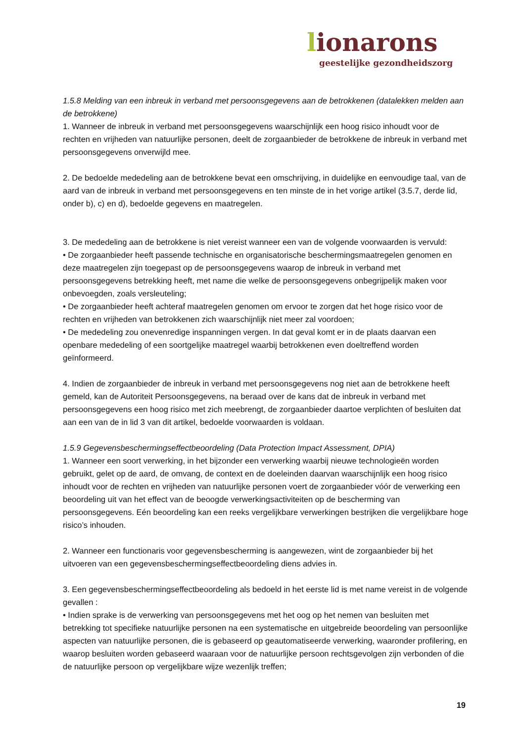lionarons
geestelijke gezondheidszorg
1.5.8 Melding van een inbreuk in verband met persoonsgegevens aan de betrokkenen (datalekken melden aan de betrokkene)
1. Wanneer de inbreuk in verband met persoonsgegevens waarschijnlijk een hoog risico inhoudt voor de rechten en vrijheden van natuurlijke personen, deelt de zorgaanbieder de betrokkene de inbreuk in verband met persoonsgegevens onverwijld mee.
2. De bedoelde mededeling aan de betrokkene bevat een omschrijving, in duidelijke en eenvoudige taal, van de aard van de inbreuk in verband met persoonsgegevens en ten minste de in het vorige artikel (3.5.7, derde lid, onder b), c) en d), bedoelde gegevens en maatregelen.
3. De mededeling aan de betrokkene is niet vereist wanneer een van de volgende voorwaarden is vervuld:
• De zorgaanbieder heeft passende technische en organisatorische beschermingsmaatregelen genomen en deze maatregelen zijn toegepast op de persoonsgegevens waarop de inbreuk in verband met persoonsgegevens betrekking heeft, met name die welke de persoonsgegevens onbegrijpelijk maken voor onbevoegden, zoals versleuteling;
• De zorgaanbieder heeft achteraf maatregelen genomen om ervoor te zorgen dat het hoge risico voor de rechten en vrijheden van betrokkenen zich waarschijnlijk niet meer zal voordoen;
• De mededeling zou onevenredige inspanningen vergen. In dat geval komt er in de plaats daarvan een openbare mededeling of een soortgelijke maatregel waarbij betrokkenen even doeltreffend worden geïnformeerd.
4. Indien de zorgaanbieder de inbreuk in verband met persoonsgegevens nog niet aan de betrokkene heeft gemeld, kan de Autoriteit Persoonsgegevens, na beraad over de kans dat de inbreuk in verband met persoonsgegevens een hoog risico met zich meebrengt, de zorgaanbieder daartoe verplichten of besluiten dat aan een van de in lid 3 van dit artikel, bedoelde voorwaarden is voldaan.
1.5.9 Gegevensbeschermingseffectbeoordeling (Data Protection Impact Assessment, DPIA)
1. Wanneer een soort verwerking, in het bijzonder een verwerking waarbij nieuwe technologieën worden gebruikt, gelet op de aard, de omvang, de context en de doeleinden daarvan waarschijnlijk een hoog risico inhoudt voor de rechten en vrijheden van natuurlijke personen voert de zorgaanbieder vóór de verwerking een beoordeling uit van het effect van de beoogde verwerkingsactiviteiten op de bescherming van persoonsgegevens. Eén beoordeling kan een reeks vergelijkbare verwerkingen bestrijken die vergelijkbare hoge risico’s inhouden.
2. Wanneer een functionaris voor gegevensbescherming is aangewezen, wint de zorgaanbieder bij het uitvoeren van een gegevensbeschermingseffectbeoordeling diens advies in.
3. Een gegevensbeschermingseffectbeoordeling als bedoeld in het eerste lid is met name vereist in de volgende gevallen :
• Indien sprake is de verwerking van persoonsgegevens met het oog op het nemen van besluiten met betrekking tot specifieke natuurlijke personen na een systematische en uitgebreide beoordeling van persoonlijke aspecten van natuurlijke personen, die is gebaseerd op geautomatiseerde verwerking, waaronder profilering, en waarop besluiten worden gebaseerd waaraan voor de natuurlijke persoon rechtsgevolgen zijn verbonden of die de natuurlijke persoon op vergelijkbare wijze wezenlijk treffen;
19